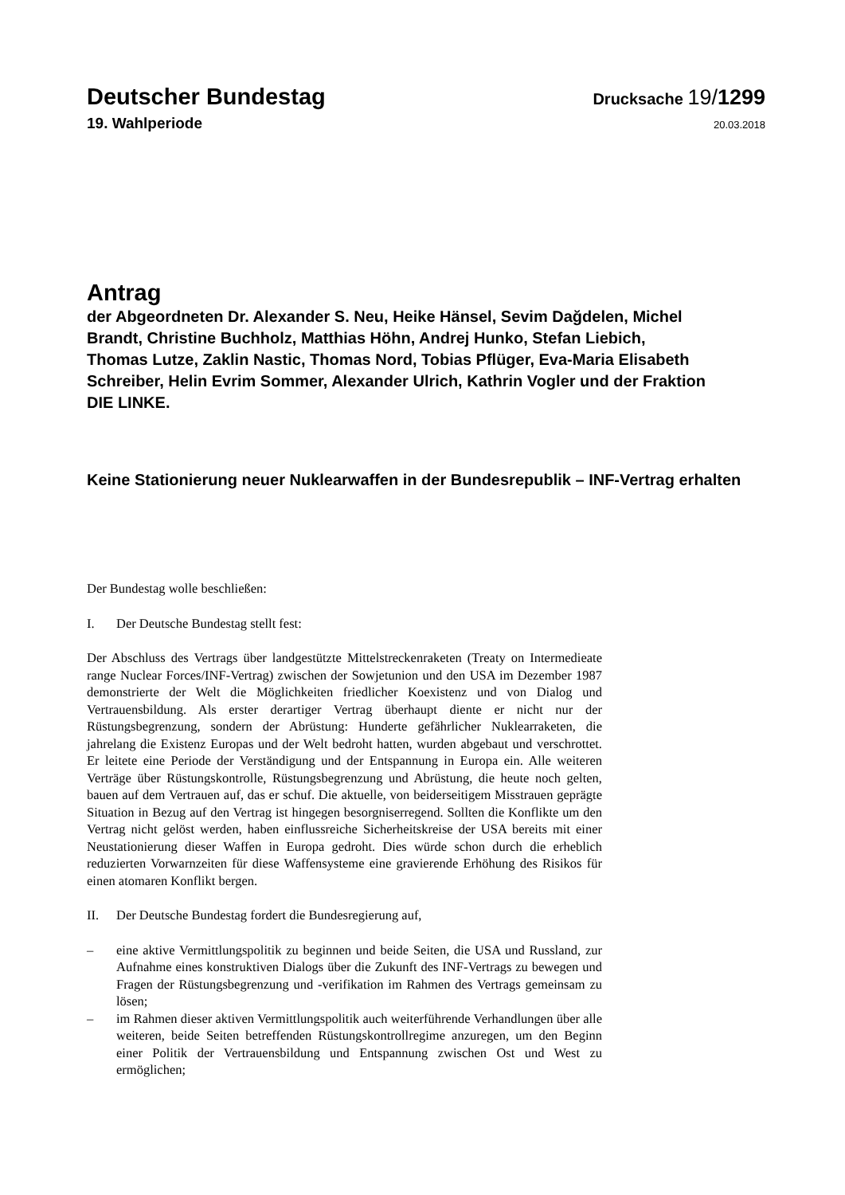Deutscher Bundestag
Drucksache 19/1299
19. Wahlperiode
20.03.2018
Antrag
der Abgeordneten Dr. Alexander S. Neu, Heike Hänsel, Sevim Dağdelen, Michel Brandt, Christine Buchholz, Matthias Höhn, Andrej Hunko, Stefan Liebich, Thomas Lutze, Zaklin Nastic, Thomas Nord, Tobias Pflüger, Eva-Maria Elisabeth Schreiber, Helin Evrim Sommer, Alexander Ulrich, Kathrin Vogler und der Fraktion DIE LINKE.
Keine Stationierung neuer Nuklearwaffen in der Bundesrepublik – INF-Vertrag erhalten
Der Bundestag wolle beschließen:
I. Der Deutsche Bundestag stellt fest:
Der Abschluss des Vertrags über landgestützte Mittelstreckenraketen (Treaty on Intermedieate range Nuclear Forces/INF-Vertrag) zwischen der Sowjetunion und den USA im Dezember 1987 demonstrierte der Welt die Möglichkeiten friedlicher Koexistenz und von Dialog und Vertrauensbildung. Als erster derartiger Vertrag überhaupt diente er nicht nur der Rüstungsbegrenzung, sondern der Abrüstung: Hunderte gefährlicher Nuklearraketen, die jahrelang die Existenz Europas und der Welt bedroht hatten, wurden abgebaut und verschrottet. Er leitete eine Periode der Verständigung und der Entspannung in Europa ein. Alle weiteren Verträge über Rüstungskontrolle, Rüstungsbegrenzung und Abrüstung, die heute noch gelten, bauen auf dem Vertrauen auf, das er schuf. Die aktuelle, von beiderseitigem Misstrauen geprägte Situation in Bezug auf den Vertrag ist hingegen besorgniserregend. Sollten die Konflikte um den Vertrag nicht gelöst werden, haben einflussreiche Sicherheitskreise der USA bereits mit einer Neustationierung dieser Waffen in Europa gedroht. Dies würde schon durch die erheblich reduzierten Vorwarnzeiten für diese Waffensysteme eine gravierende Erhöhung des Risikos für einen atomaren Konflikt bergen.
II. Der Deutsche Bundestag fordert die Bundesregierung auf,
– eine aktive Vermittlungspolitik zu beginnen und beide Seiten, die USA und Russland, zur Aufnahme eines konstruktiven Dialogs über die Zukunft des INF-Vertrags zu bewegen und Fragen der Rüstungsbegrenzung und -verifikation im Rahmen des Vertrags gemeinsam zu lösen;
– im Rahmen dieser aktiven Vermittlungspolitik auch weiterführende Verhandlungen über alle weiteren, beide Seiten betreffenden Rüstungskontrollregime anzuregen, um den Beginn einer Politik der Vertrauensbildung und Entspannung zwischen Ost und West zu ermöglichen;